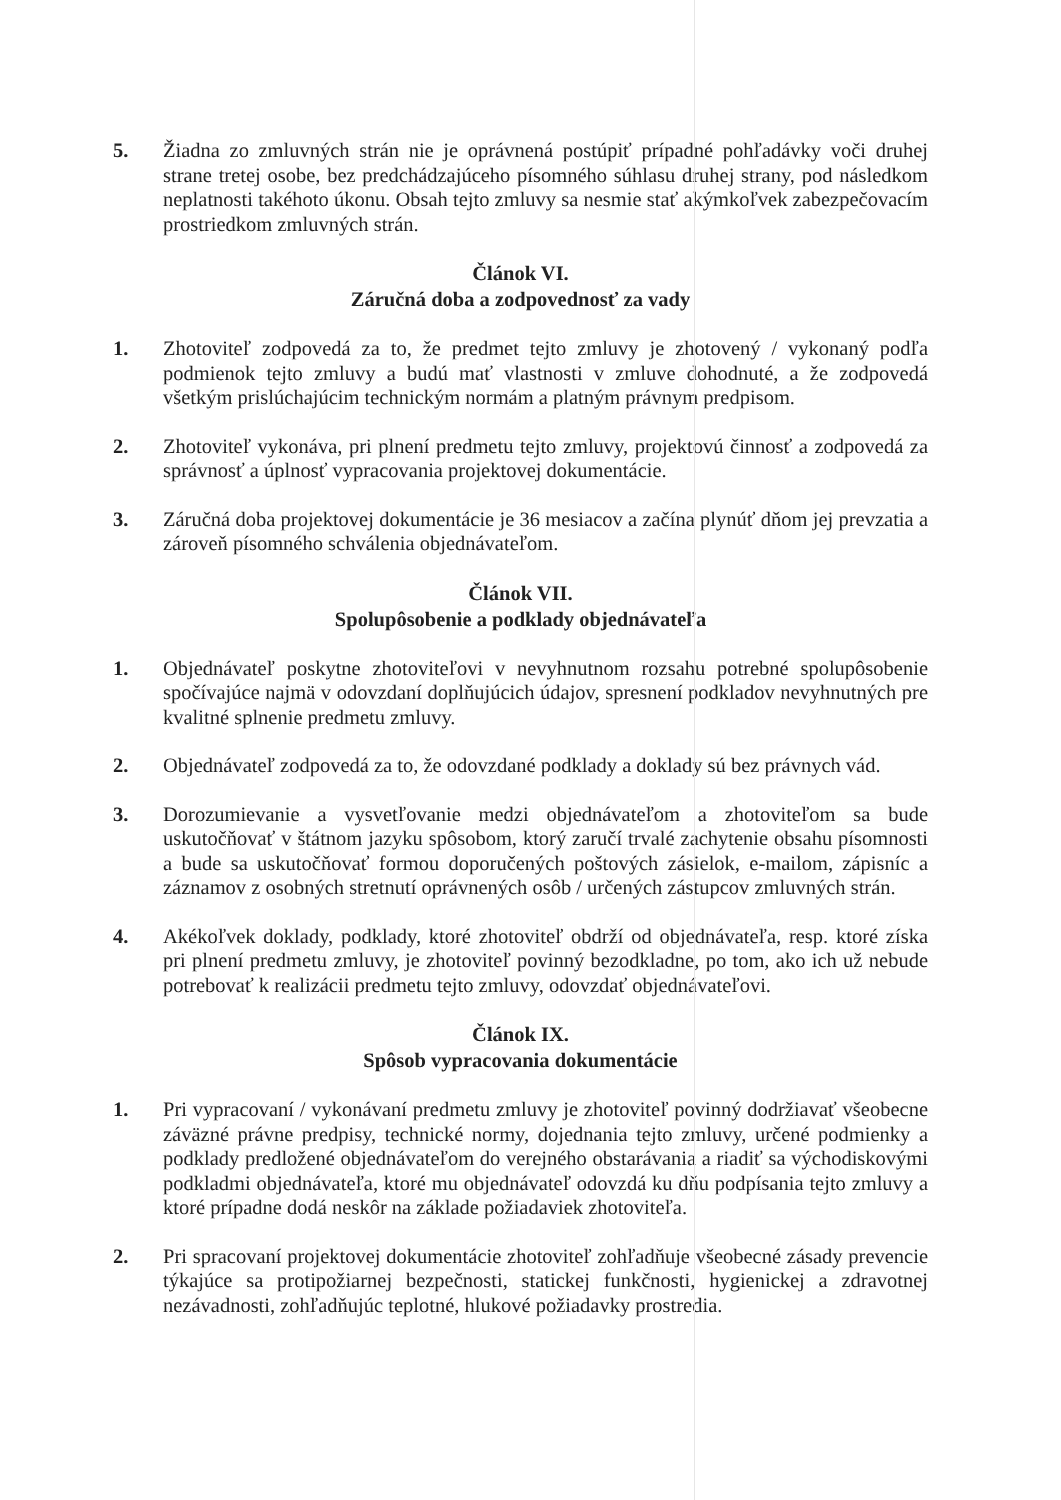5. Žiadna zo zmluvných strán nie je oprávnená postúpiť prípadné pohľadávky voči druhej strane tretej osobe, bez predchádzajúceho písomného súhlasu druhej strany, pod následkom neplatnosti takéhoto úkonu. Obsah tejto zmluvy sa nesmie stať akýmkoľvek zabezpečovacím prostriedkom zmluvných strán.
Článok VI.
Záručná doba a zodpovednosť za vady
1. Zhotoviteľ zodpovedá za to, že predmet tejto zmluvy je zhotovený / vykonaný podľa podmienok tejto zmluvy a budú mať vlastnosti v zmluve dohodnuté, a že zodpovedá všetkým prislúchajúcim technickým normám a platným právnym predpisom.
2. Zhotoviteľ vykonáva, pri plnení predmetu tejto zmluvy, projektovú činnosť a zodpovedá za správnosť a úplnosť vypracovania projektovej dokumentácie.
3. Záručná doba projektovej dokumentácie je 36 mesiacov a začína plynúť dňom jej prevzatia a zároveň písomného schválenia objednávateľom.
Článok VII.
Spolupôsobenie a podklady objednávateľa
1. Objednávateľ poskytne zhotoviteľovi v nevyhnutnom rozsahu potrebné spolupôsobenie spočívajúce najmä v odovzdaní doplňujúcich údajov, spresnení podkladov nevyhnutných pre kvalitné splnenie predmetu zmluvy.
2. Objednávateľ zodpovedá za to, že odovzdané podklady a doklady sú bez právnych vád.
3. Dorozumievanie a vysvetľovanie medzi objednávateľom a zhotoviteľom sa bude uskutočňovať v štátnom jazyku spôsobom, ktorý zaručí trvalé zachytenie obsahu písomnosti a bude sa uskutočňovať formou doporučených poštových zásielok, e-mailom, zápisníc a záznamov z osobných stretnutí oprávnených osôb / určených zástupcov zmluvných strán.
4. Akékoľvek doklady, podklady, ktoré zhotoviteľ obdrží od objednávateľa, resp. ktoré získa pri plnení predmetu zmluvy, je zhotoviteľ povinný bezodkladne, po tom, ako ich už nebude potrebovať k realizácii predmetu tejto zmluvy, odovzdať objednávateľovi.
Článok IX.
Spôsob vypracovania dokumentácie
1. Pri vypracovaní / vykonávaní predmetu zmluvy je zhotoviteľ povinný dodržiavať všeobecne záväzné právne predpisy, technické normy, dojednania tejto zmluvy, určené podmienky a podklady predložené objednávateľom do verejného obstarávania a riadiť sa východiskovými podkladmi objednávateľa, ktoré mu objednávateľ odovzdá ku dňu podpísania tejto zmluvy a ktoré prípadne dodá neskôr na základe požiadaviek zhotoviteľa.
2. Pri spracovaní projektovej dokumentácie zhotoviteľ zohľadňuje všeobecné zásady prevencie týkajúce sa protipožiarnej bezpečnosti, statickej funkčnosti, hygienickej a zdravotnej nezávadnosti, zohľadňujúc teplotné, hlukové požiadavky prostredia.